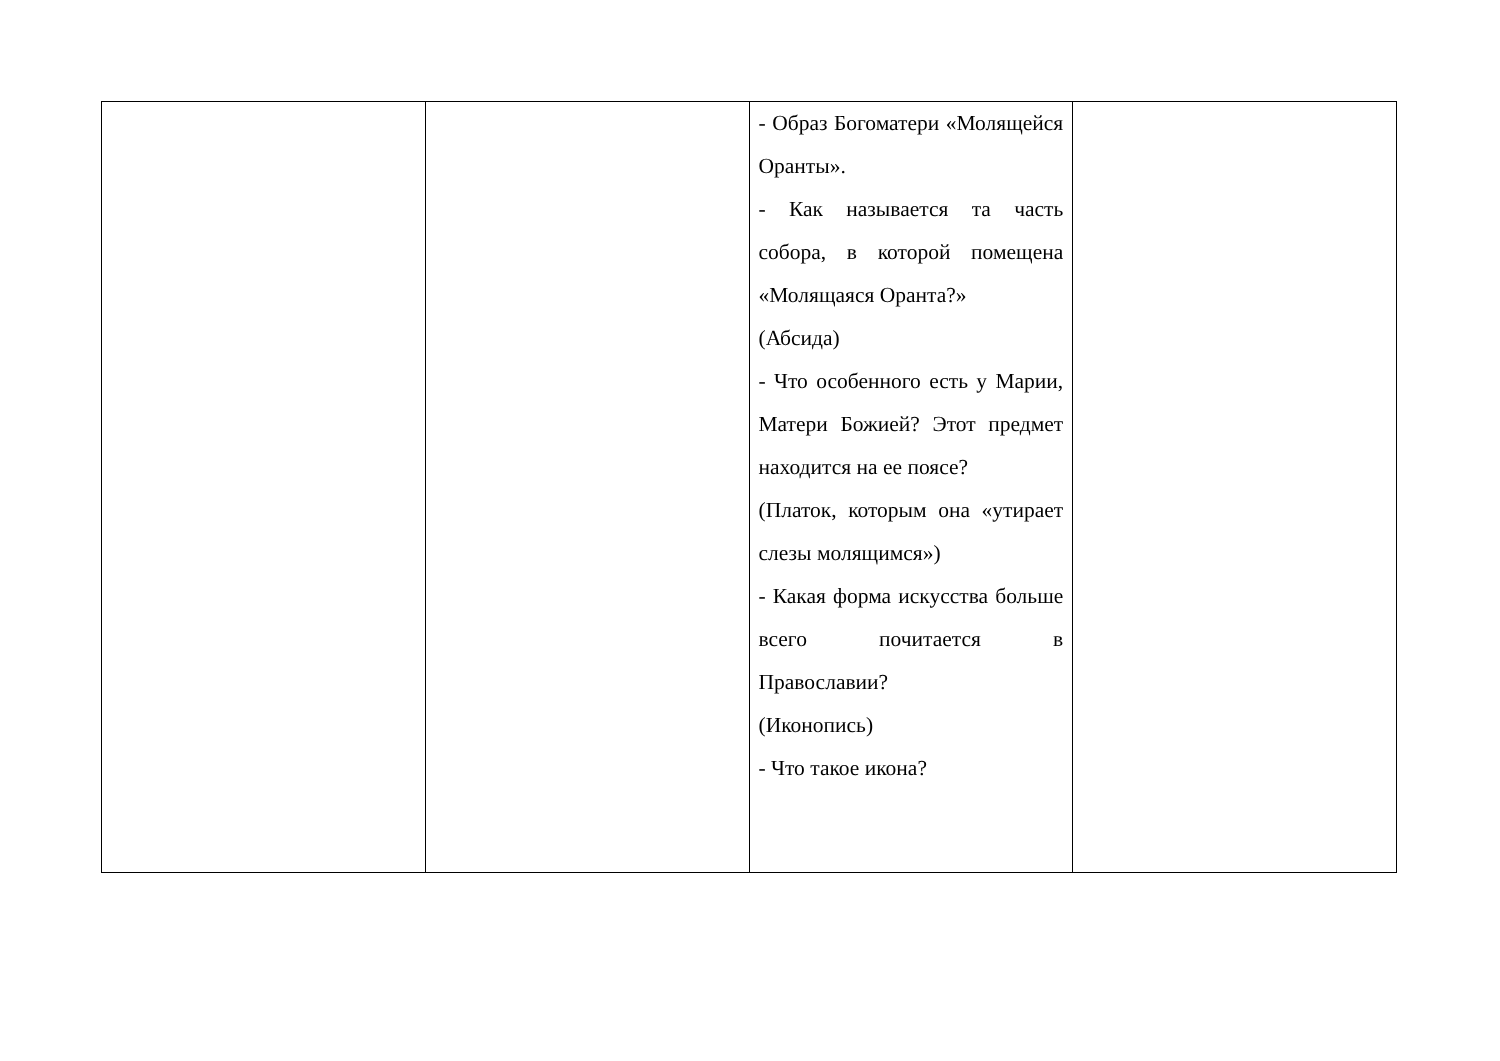| | | - Образ Богоматери «Молящейся Оранты». - Как называется та часть собора, в которой помещена «Молящаяся Оранта?» (Абсида) - Что особенного есть у Марии, Матери Божией? Этот предмет находится на ее поясе? (Платок, которым она «утирает слезы молящимся») - Какая форма искусства больше всего почитается в Православии? (Иконопись) - Что такое икона? | |